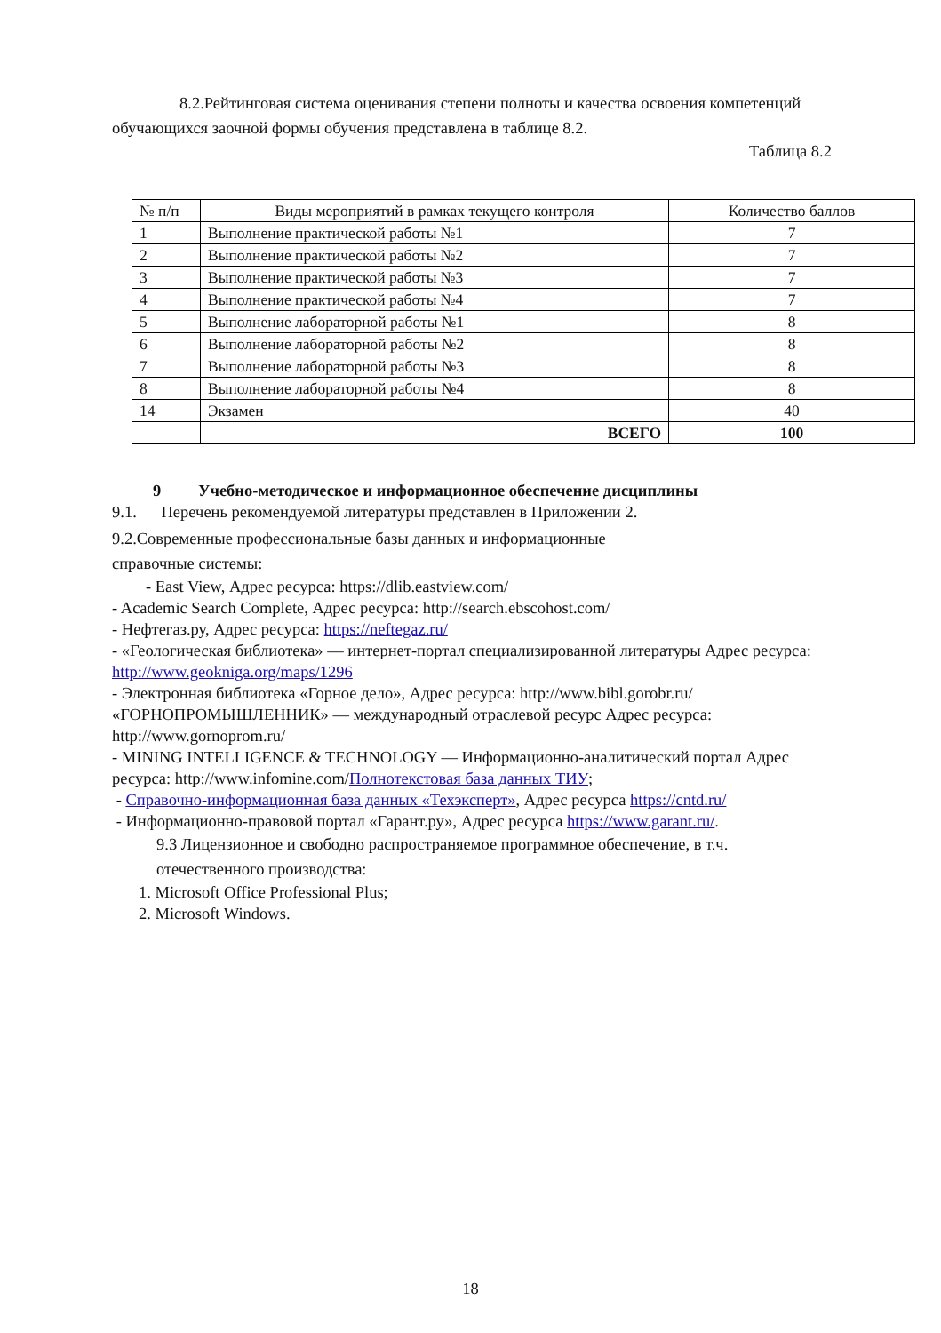8.2.Рейтинговая система оценивания степени полноты и качества освоения компетенций обучающихся заочной формы обучения представлена в таблице 8.2.
Таблица 8.2
| № п/п | Виды мероприятий в рамках текущего контроля | Количество баллов |
| --- | --- | --- |
| 1 | Выполнение практической работы №1 | 7 |
| 2 | Выполнение практической работы №2 | 7 |
| 3 | Выполнение практической работы №3 | 7 |
| 4 | Выполнение практической работы №4 | 7 |
| 5 | Выполнение лабораторной работы №1 | 8 |
| 6 | Выполнение лабораторной работы №2 | 8 |
| 7 | Выполнение лабораторной работы №3 | 8 |
| 8 | Выполнение лабораторной работы №4 | 8 |
| 14 | Экзамен | 40 |
| | ВСЕГО | 100 |
9 Учебно-методическое и информационное обеспечение дисциплины
9.1. Перечень рекомендуемой литературы представлен в Приложении 2.
9.2.Современные профессиональные базы данных и информационные
справочные системы:
- East View, Адрес ресурса: https://dlib.eastview.com/
- Academic Search Complete, Адрес ресурса: http://search.ebscohost.com/
- Нефтегаз.ру, Адрес ресурса: https://neftegaz.ru/
- «Геологическая библиотека» — интернет-портал специализированной литературы Адрес ресурса: http://www.geokniga.org/maps/1296
- Электронная библиотека «Горное дело», Адрес ресурса: http://www.bibl.gorobr.ru/ «ГОРНОПРОМЫШЛЕННИК» — международный отраслевой ресурс Адрес ресурса: http://www.gornoprom.ru/
- MINING INTELLIGENCE & TECHNOLOGY — Информационно-аналитический портал Адрес ресурса: http://www.infomine.com/Полнотекстовая база данных ТИУ;
- Справочно-информационная база данных «Техэксперт», Адрес ресурса https://cntd.ru/
- Информационно-правовой портал «Гарант.ру», Адрес ресурса https://www.garant.ru/.
9.3 Лицензионное и свободно распространяемое программное обеспечение, в т.ч. отечественного производства:
1. Microsoft Office Professional Plus;
2. Microsoft Windows.
18